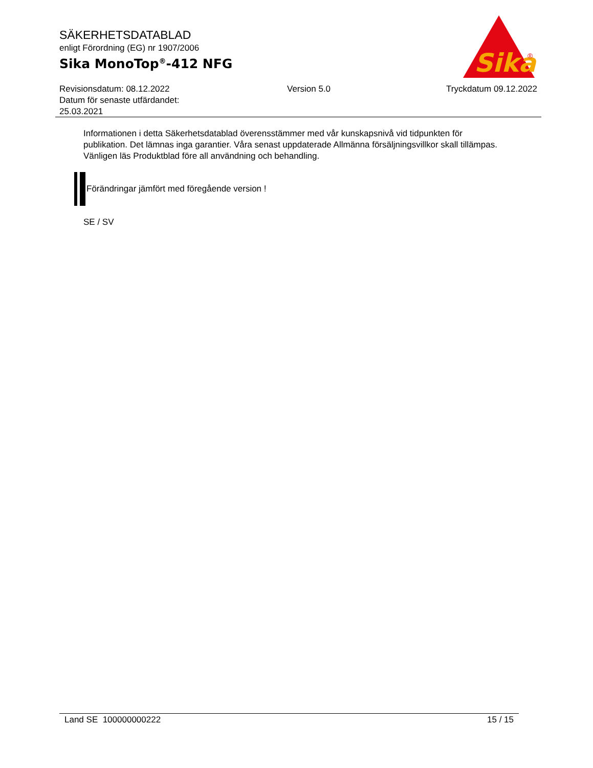SÄKERHETSDATABLAD
enligt Förordning (EG) nr 1907/2006
Sika MonoTop<sup>®</sup>-412 NFG
Sika
®
Revisionsdatum: 08.12.2022
Datum för senaste utfärdandet:
25.03.2021
Version 5.0 Tryckdatum 09.12.2022
Informationen i detta Säkerhetsdatablad överensstämmer med vår kunskapsnivå vid tidpunkten för publikation. Det lämnas inga garantier. Våra senast uppdaterade Allmänna försäljningsvillkor skall tillämpas. Vänligen läs Produktblad före all användning och behandling.
Förändringar jämfört med föregående version !
SE / SV
Land SE 100000000222 15 / 15